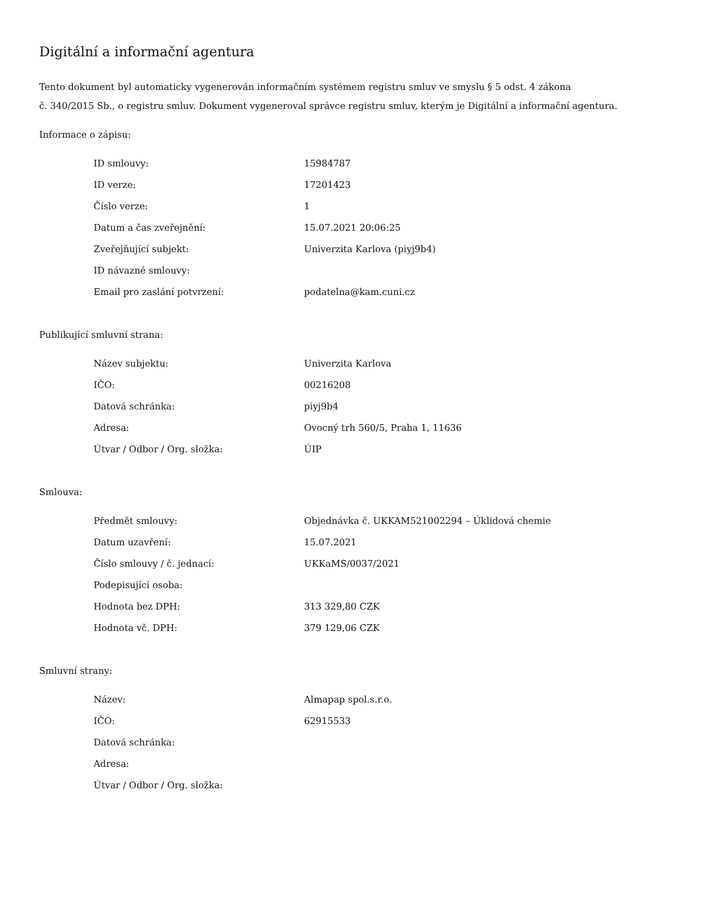Digitální a informační agentura
Tento dokument byl automaticky vygenerován informačním systémem registru smluv ve smyslu § 5 odst. 4 zákona
č. 340/2015 Sb., o registru smluv. Dokument vygeneroval správce registru smluv, kterým je Digitální a informační agentura.
Informace o zápisu:
| ID smlouvy: | 15984787 |
| ID verze: | 17201423 |
| Číslo verze: | 1 |
| Datum a čas zveřejnění: | 15.07.2021 20:06:25 |
| Zveřejňující subjekt: | Univerzita Karlova (piyj9b4) |
| ID návazné smlouvy: | |
| Email pro zaslání potvrzení: | podatelna@kam.cuni.cz |
Publikující smluvní strana:
| Název subjektu: | Univerzita Karlova |
| IČO: | 00216208 |
| Datová schránka: | piyj9b4 |
| Adresa: | Ovocný trh 560/5, Praha 1, 11636 |
| Útvar / Odbor / Org. složka: | ÚIP |
Smlouva:
| Předmět smlouvy: | Objednávka č. UKKAM521002294 – Úklidová chemie |
| Datum uzavření: | 15.07.2021 |
| Číslo smlouvy / č. jednací: | UKKaMS/0037/2021 |
| Podepisující osoba: | |
| Hodnota bez DPH: | 313 329,80 CZK |
| Hodnota vč. DPH: | 379 129,06 CZK |
Smluvní strany:
| Název: | Almapap spol.s.r.o. |
| IČO: | 62915533 |
| Datová schránka: | |
| Adresa: | |
| Útvar / Odbor / Org. složka: | |